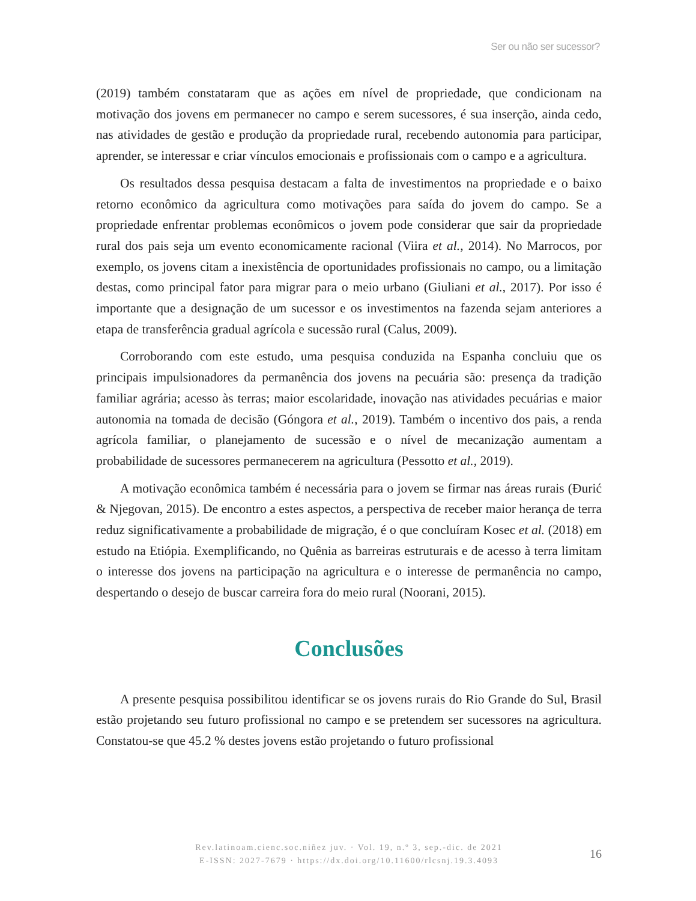Ser ou não ser sucessor?
(2019) também constataram que as ações em nível de propriedade, que condicionam na motivação dos jovens em permanecer no campo e serem sucessores, é sua inserção, ainda cedo, nas atividades de gestão e produção da propriedade rural, recebendo autonomia para participar, aprender, se interessar e criar vínculos emocionais e profissionais com o campo e a agricultura.
Os resultados dessa pesquisa destacam a falta de investimentos na propriedade e o baixo retorno econômico da agricultura como motivações para saída do jovem do campo. Se a propriedade enfrentar problemas econômicos o jovem pode considerar que sair da propriedade rural dos pais seja um evento economicamente racional (Viira et al., 2014). No Marrocos, por exemplo, os jovens citam a inexistência de oportunidades profissionais no campo, ou a limitação destas, como principal fator para migrar para o meio urbano (Giuliani et al., 2017). Por isso é importante que a designação de um sucessor e os investimentos na fazenda sejam anteriores a etapa de transferência gradual agrícola e sucessão rural (Calus, 2009).
Corroborando com este estudo, uma pesquisa conduzida na Espanha concluiu que os principais impulsionadores da permanência dos jovens na pecuária são: presença da tradição familiar agrária; acesso às terras; maior escolaridade, inovação nas atividades pecuárias e maior autonomia na tomada de decisão (Góngora et al., 2019). Também o incentivo dos pais, a renda agrícola familiar, o planejamento de sucessão e o nível de mecanização aumentam a probabilidade de sucessores permanecerem na agricultura (Pessotto et al., 2019).
A motivação econômica também é necessária para o jovem se firmar nas áreas rurais (Đurić & Njegovan, 2015). De encontro a estes aspectos, a perspectiva de receber maior herança de terra reduz significativamente a probabilidade de migração, é o que concluíram Kosec et al. (2018) em estudo na Etiópia. Exemplificando, no Quênia as barreiras estruturais e de acesso à terra limitam o interesse dos jovens na participação na agricultura e o interesse de permanência no campo, despertando o desejo de buscar carreira fora do meio rural (Noorani, 2015).
Conclusões
A presente pesquisa possibilitou identificar se os jovens rurais do Rio Grande do Sul, Brasil estão projetando seu futuro profissional no campo e se pretendem ser sucessores na agricultura. Constatou-se que 45.2 % destes jovens estão projetando o futuro profissional
Rev.latinoam.cienc.soc.niñez juv. · Vol. 19, n.º 3, sep.-dic. de 2021
E-ISSN: 2027-7679 · https://dx.doi.org/10.11600/rlcsnj.19.3.4093
16